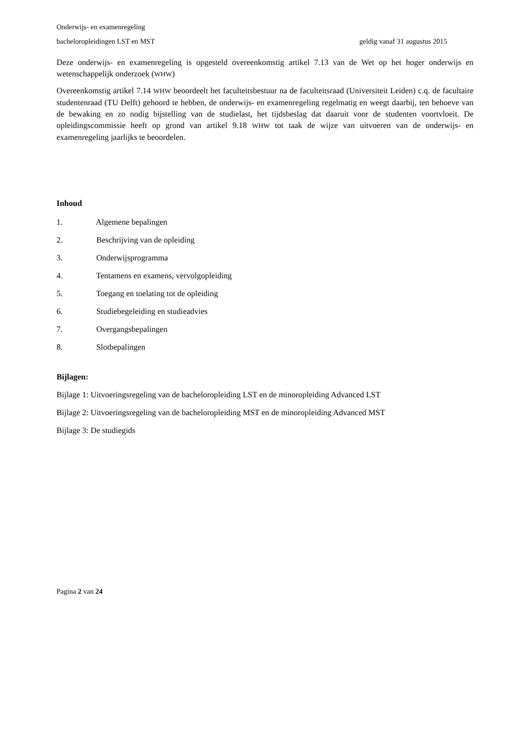Onderwijs- en examenregeling
bacheloropleidingen LST en MST geldig vanaf 31 augustus 2015
Deze onderwijs- en examenregeling is opgesteld overeenkomstig artikel 7.13 van de Wet op het hoger onderwijs en wetenschappelijk onderzoek (WHW)
Overeenkomstig artikel 7.14 WHW beoordeelt het faculteitsbestuur na de faculteitsraad (Universiteit Leiden) c.q. de facultaire studentenraad (TU Delft) gehoord te hebben, de onderwijs- en examenregeling regelmatig en weegt daarbij, ten behoeve van de bewaking en zo nodig bijstelling van de studielast, het tijdsbeslag dat daaruit voor de studenten voortvloeit. De opleidingscommissie heeft op grond van artikel 9.18 WHW tot taak de wijze van uitvoeren van de onderwijs- en examenregeling jaarlijks te beoordelen.
Inhoud
1. Algemene bepalingen
2. Beschrijving van de opleiding
3. Onderwijsprogramma
4. Tentamens en examens, vervolgopleiding
5. Toegang en toelating tot de opleiding
6. Studiebegeleiding en studieadvies
7. Overgangsbepalingen
8. Slotbepalingen
Bijlagen:
Bijlage 1: Uitvoeringsregeling van de bacheloropleiding LST en de minoropleiding Advanced LST
Bijlage 2: Uitvoeringsregeling van de bacheloropleiding MST en de minoropleiding Advanced MST
Bijlage 3: De studiegids
Pagina 2 van 24